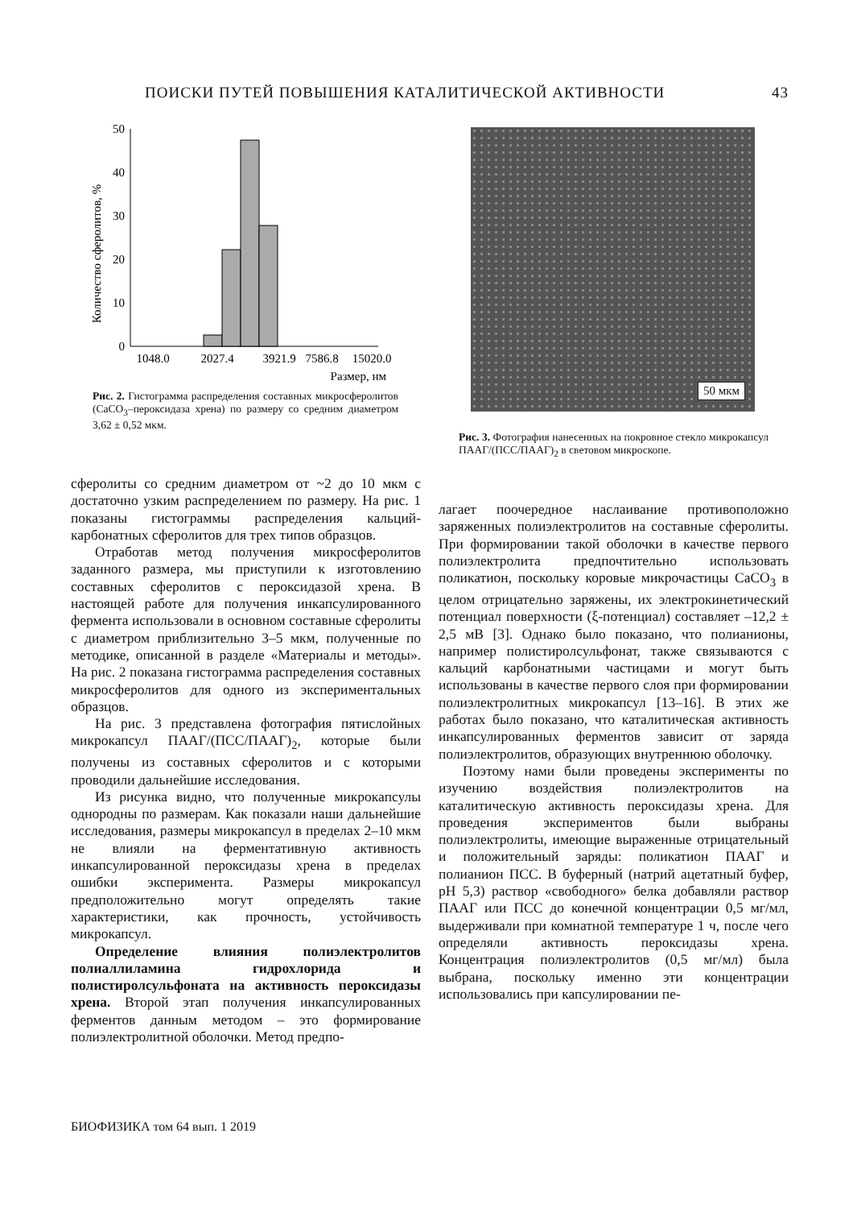ПОИСКИ ПУТЕЙ ПОВЫШЕНИЯ КАТАЛИТИЧЕСКОЙ АКТИВНОСТИ 43
Количество сферолитов, %
50
40
30
20
10
0
1048.0
2027.4
3921.9
7586.8
15020.0
Размер, нм
Рис. 2. Гистограмма распределения составных микросферолитов (CaCO<sub>3</sub>–пероксидаза хрена) по размеру со средним диаметром 3,62 ± 0,52 мкм.
50 мкм
Рис. 3. Фотография нанесенных на покровное стекло микрокапсул ПААГ/(ПСС/ПААГ)<sub>2</sub> в световом микроскопе.
сферолиты со средним диаметром от ~2 до 10 мкм с достаточно узким распределением по размеру. На рис. 1 показаны гистограммы распределения кальций-карбонатных сферолитов для трех типов образцов.
Отработав метод получения микросферолитов заданного размера, мы приступили к изготовлению составных сферолитов с пероксидазой хрена. В настоящей работе для получения инкапсулированного фермента использовали в основном составные сферолиты с диаметром приблизительно 3–5 мкм, полученные по методике, описанной в разделе «Материалы и методы». На рис. 2 показана гистограмма распределения составных микросферолитов для одного из экспериментальных образцов.
На рис. 3 представлена фотография пятислойных микрокапсул ПААГ/(ПСС/ПААГ)<sub>2</sub>, которые были получены из составных сферолитов и с которыми проводили дальнейшие исследования.
Из рисунка видно, что полученные микрокапсулы однородны по размерам. Как показали наши дальнейшие исследования, размеры микрокапсул в пределах 2–10 мкм не влияли на ферментативную активность инкапсулированной пероксидазы хрена в пределах ошибки эксперимента. Размеры микрокапсул предположительно могут определять такие характеристики, как прочность, устойчивость микрокапсул.
Определение влияния полиэлектролитов полиаллиламина гидрохлорида и полистиролсульфоната на активность пероксидазы хрена. Второй этап получения инкапсулированных ферментов данным методом – это формирование полиэлектролитной оболочки. Метод предпо-
лагает поочередное наслаивание противоположно заряженных полиэлектролитов на составные сферолиты. При формировании такой оболочки в качестве первого полиэлектролита предпочтительно использовать поликатион, поскольку коровые микрочастицы CaCO<sub>3</sub> в целом отрицательно заряжены, их электрокинетический потенциал поверхности (ξ-потенциал) составляет –12,2 ± 2,5 мВ [3]. Однако было показано, что полианионы, например полистиролсульфонат, также связываются с кальций карбонатными частицами и могут быть использованы в качестве первого слоя при формировании полиэлектролитных микрокапсул [13–16]. В этих же работах было показано, что каталитическая активность инкапсулированных ферментов зависит от заряда полиэлектролитов, образующих внутреннюю оболочку.
Поэтому нами были проведены эксперименты по изучению воздействия полиэлектролитов на каталитическую активность пероксидазы хрена. Для проведения экспериментов были выбраны полиэлектролиты, имеющие выраженные отрицательный и положительный заряды: поликатион ПААГ и полианион ПСС. В буферный (натрий ацетатный буфер, pH 5,3) раствор «свободного» белка добавляли раствор ПААГ или ПСС до конечной концентрации 0,5 мг/мл, выдерживали при комнатной температуре 1 ч, после чего определяли активность пероксидазы хрена. Концентрация полиэлектролитов (0,5 мг/мл) была выбрана, поскольку именно эти концентрации использовались при капсулировании пе-
БИОФИЗИКА том 64 вып. 1 2019